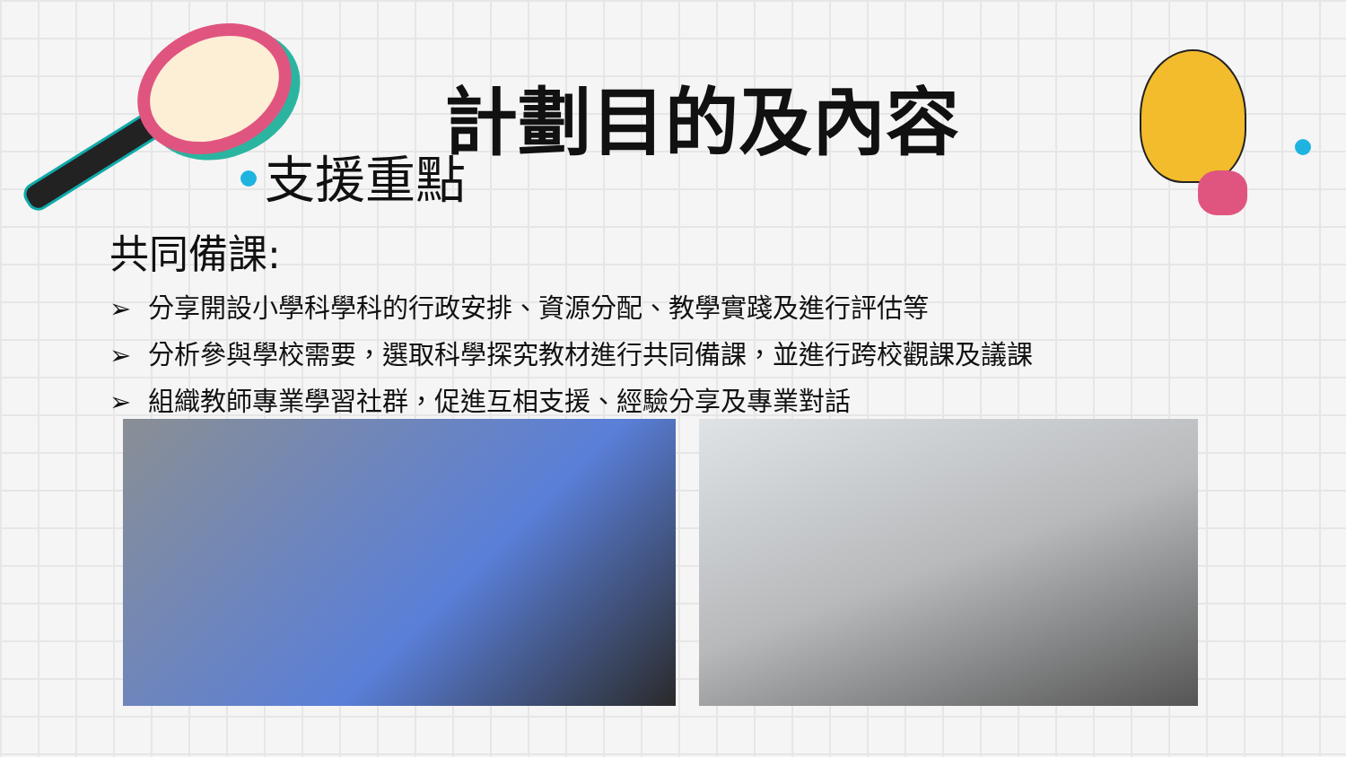計劃目的及內容
支援重點
共同備課:
➢ 分享開設小學科學科的行政安排、資源分配、教學實踐及進行評估等
➢ 分析參與學校需要，選取科學探究教材進行共同備課，並進行跨校觀課及議課
➢ 組織教師專業學習社群，促進互相支援、經驗分享及專業對話